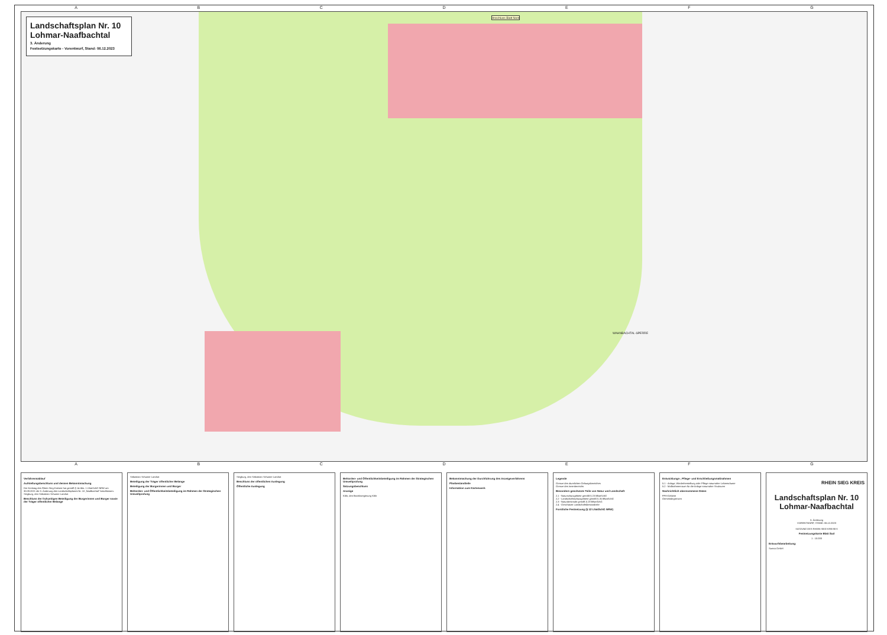ABCDEFG
Landschaftsplan Nr. 10 Lohmar-Naafbachtal
3. Änderung
Festsetzungskarte - Vorentwurf, Stand: 06.12.2023
Anschluss Blatt Nord
WAHNBACHTAL-SPERRE
ABCDEFG
Verfahrensablauf
Aufstellungsbeschluss und dessen Bekanntmachung
Der Kreistag des Rhein-Sieg-Kreises hat gemäß § 14 Abs. 1 LNatSchG NRW am 30.09.2021 die 3. Änderung des Landschaftsplanes Nr. 10 „Naafbachtal“ beschlossen. Siegburg, den Sebastian Schuster Landrat
Beschluss der frühzeitigen Beteiligung der Bürgerinnen und Bürger sowie der Träger öffentlicher Belange
Sebastian Schuster Landrat
Beteiligung der Träger öffentlicher Belange
Beteiligung der Bürgerinnen und Bürger
Behörden- und Öffentlichkeitsbeteiligung im Rahmen der Strategischen Umweltprüfung
Siegburg, den Sebastian Schuster Landrat
Beschluss der öffentlichen Auslegung
Öffentliche Auslegung
Behörden- und Öffentlichkeitsbeteiligung im Rahmen der Strategischen Umweltprüfung
Satzungsbeschluss
Anzeige
Köln, den Bezirksregierung Köln
Bekanntmachung der Durchführung des Anzeigeverfahrens
Planbestandteile
Information zum Kartenwerk
Legende
Grenze des räumlichen Geltungsbereiches
Grenze des Innenbereichs
Besonders geschützte Teile von Natur und Landschaft
2.1 - Naturschutzgebiete gemäß § 23 BNatSchG
2.2 - Landschaftsschutzgebiete gemäß § 26 BNatSchG
2.3 - Naturdenkmale gemäß § 28 BNatSchG
2.4 - Geschützte Landschaftsbestandteile
Forstliche Festsetzung (§ 12 LNatSchG NRW)
Entwicklungs-, Pflege- und Erschließungsmaßnahmen
5.1 - Anlage, Wiederherstellung oder Pflege naturnaher Lebensräume
5.2 - Maßnahmenraum für die Anlage naturnaher Strukturen
Nachrichtlich übernommene Daten
FFH-Gebiete
Gemeindegrenzen
RHEIN SIEG KREIS
Landschaftsplan Nr. 10 Lohmar-Naafbachtal
3. Änderung
VORENTWURF, STAND: 06.12.2023
SATZUNG DES RHEIN-SIEG-KREISES
Festsetzungskarte Blatt Süd
1 : 10.000
Entwurfsbearbeitung:
Sweco GmbH